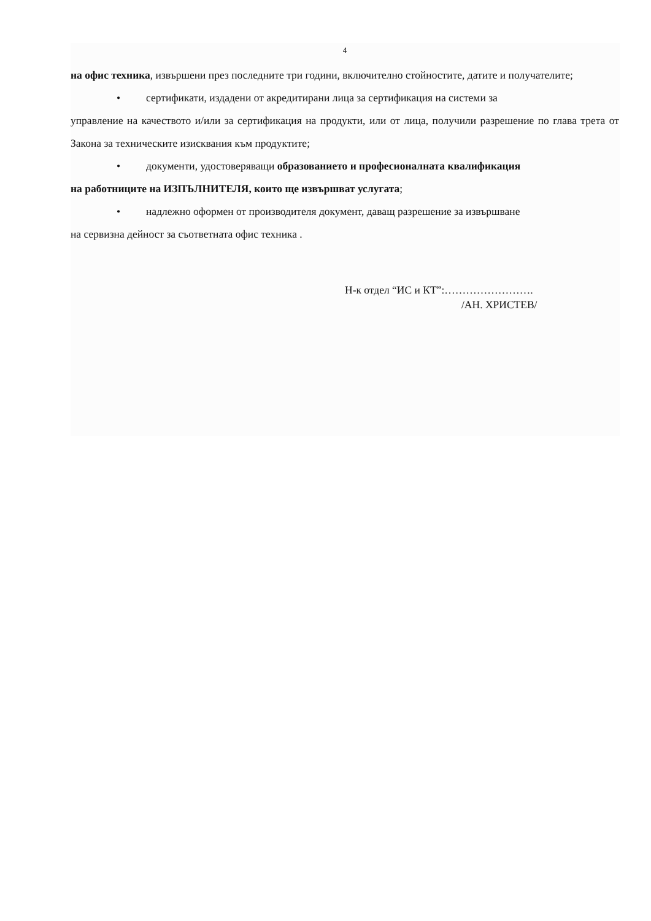4
на офис техника, извършени през последните три години, включително стойностите, датите и получателите;
• сертификати, издадени от акредитирани лица за сертификация на системи за
управление на качеството и/или за сертификация на продукти, или от лица, получили разрешение по глава трета от Закона за техническите изисквания към продуктите;
• документи, удостоверяващи образованието и професионалната квалификация
на работниците на ИЗПЪЛНИТЕЛЯ, които ще извършват услугата;
• надлежно оформен от производителя документ, даващ разрешение за извършване
на сервизна дейност за съответната офис техника .
Н-к отдел “ИС и КТ”:…………………….
/АН. ХРИСТЕВ/